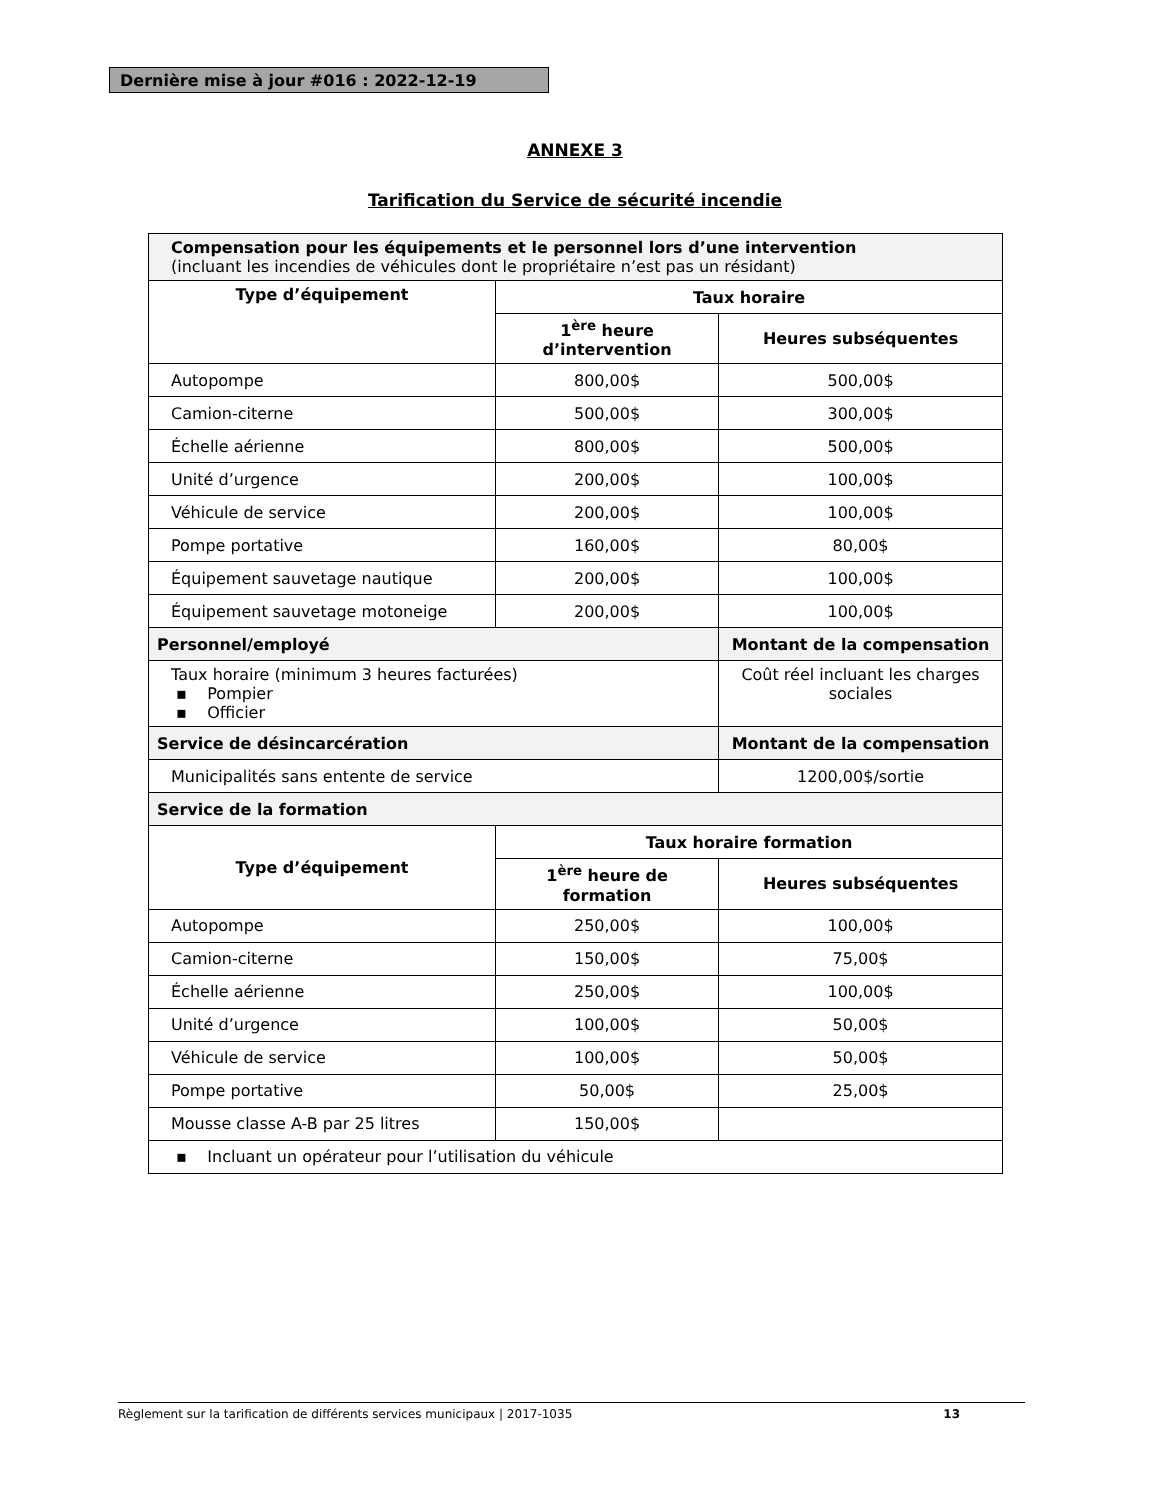Dernière mise à jour #016 : 2022-12-19
ANNEXE 3
Tarification du Service de sécurité incendie
| Compensation pour les équipements et le personnel lors d’une intervention (incluant les incendies de véhicules dont le propriétaire n’est pas un résidant) | | |
| Type d’équipement | Taux horaire | |
| | 1<sup>ère</sup> heure d’intervention | Heures subséquentes |
| Autopompe | 800,00$ | 500,00$ |
| Camion-citerne | 500,00$ | 300,00$ |
| Échelle aérienne | 800,00$ | 500,00$ |
| Unité d’urgence | 200,00$ | 100,00$ |
| Véhicule de service | 200,00$ | 100,00$ |
| Pompe portative | 160,00$ | 80,00$ |
| Équipement sauvetage nautique | 200,00$ | 100,00$ |
| Équipement sauvetage motoneige | 200,00$ | 100,00$ |
| Personnel/employé | | Montant de la compensation |
| Taux horaire (minimum 3 heures facturées) ▪ Pompier ▪ Officier | | Coût réel incluant les charges sociales |
| Service de désincarcération | | Montant de la compensation |
| Municipalités sans entente de service | | 1200,00$/sortie |
| Service de la formation | | |
| Type d’équipement | Taux horaire formation | |
| | 1<sup>ère</sup> heure de formation | Heures subséquentes |
| Autopompe | 250,00$ | 100,00$ |
| Camion-citerne | 150,00$ | 75,00$ |
| Échelle aérienne | 250,00$ | 100,00$ |
| Unité d’urgence | 100,00$ | 50,00$ |
| Véhicule de service | 100,00$ | 50,00$ |
| Pompe portative | 50,00$ | 25,00$ |
| Mousse classe A-B par 25 litres | 150,00$ | |
| ▪ Incluant un opérateur pour l’utilisation du véhicule | | |
Règlement sur la tarification de différents services municipaux | 2017-1035 13